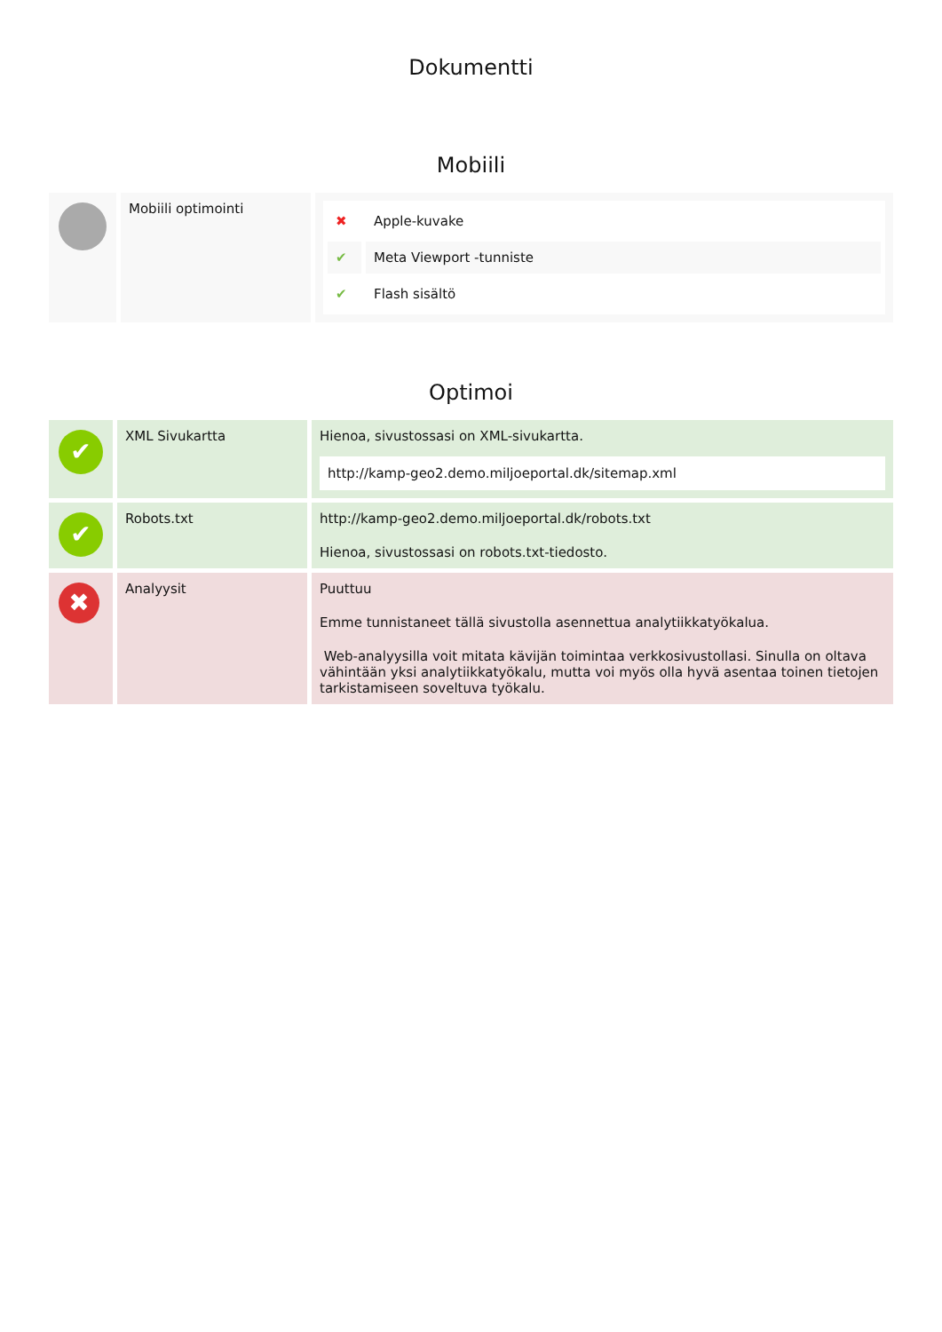Dokumentti
Mobiili
| | Mobiili optimointi | / ✖ / Apple-kuvake / / ✔ / Meta Viewport -tunniste / / ✔ / Flash sisältö / |
Optimoi
| ✔ | XML Sivukartta | Hienoa, sivustossasi on XML-sivukartta. http://kamp-geo2.demo.miljoeportal.dk/sitemap.xml |
| ✔ | Robots.txt | http://kamp-geo2.demo.miljoeportal.dk/robots.txt Hienoa, sivustossasi on robots.txt-tiedosto. |
| ✖ | Analyysit | Puuttuu Emme tunnistaneet tällä sivustolla asennettua analytiikkatyökalua. Web-analyysilla voit mitata kävijän toimintaa verkkosivustollasi. Sinulla on oltava vähintään yksi analytiikkatyökalu, mutta voi myös olla hyvä asentaa toinen tietojen tarkistamiseen soveltuva työkalu. |